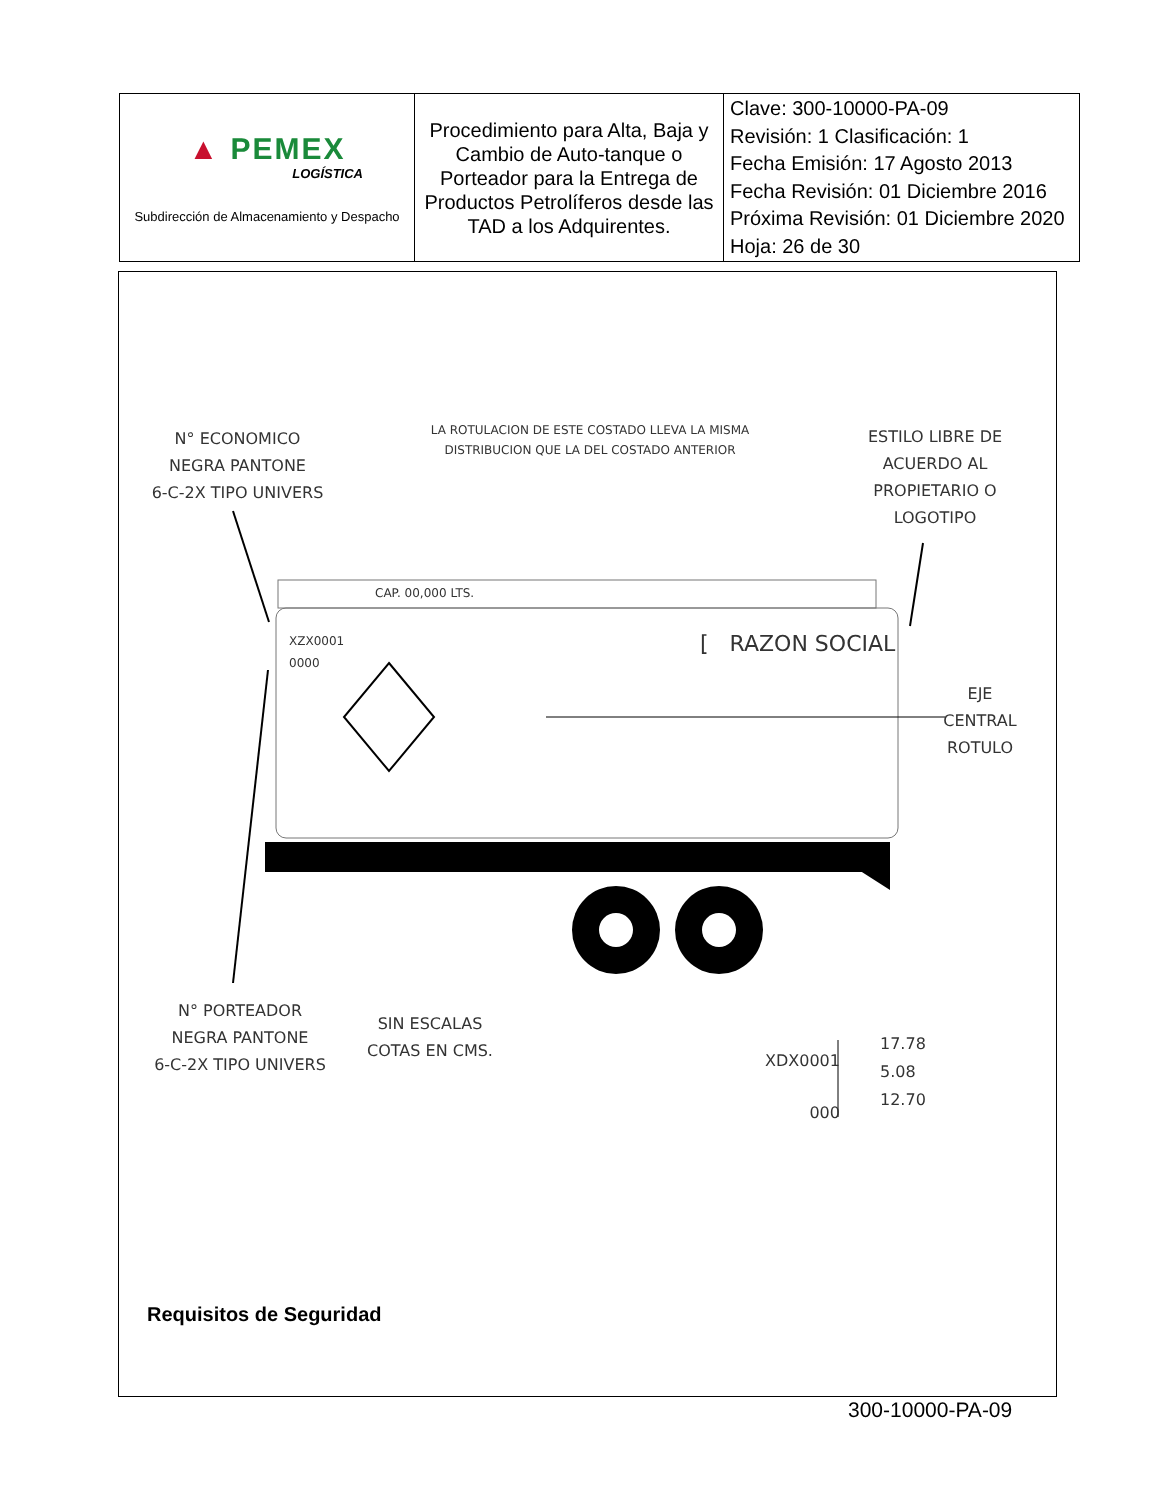| ▲ PEMEX LOGÍSTICA Subdirección de Almacenamiento y Despacho | Procedimiento para Alta, Baja y Cambio de Auto-tanque o Porteador para la Entrega de Productos Petrolíferos desde las TAD a los Adquirentes. | Clave: 300-10000-PA-09 Revisión: 1 Clasificación: 1 Fecha Emisión: 17 Agosto 2013 Fecha Revisión: 01 Diciembre 2016 Próxima Revisión: 01 Diciembre 2020 Hoja: 26 de 30 |
N° ECONOMICO
NEGRA PANTONE
6-C-2X TIPO UNIVERS
LA ROTULACION DE ESTE COSTADO LLEVA LA MISMA DISTRIBUCION QUE LA DEL COSTADO ANTERIOR
ESTILO LIBRE DE
ACUERDO AL
PROPIETARIO O
LOGOTIPO
CAP. 00,000 LTS.
XZX0001
0000
[ RAZON SOCIAL
EJE
CENTRAL
ROTULO
N° PORTEADOR
NEGRA PANTONE
6-C-2X TIPO UNIVERS
SIN ESCALAS
COTAS EN CMS.
XDX0001
000
17.78
5.08
12.70
Requisitos de Seguridad
300-10000-PA-09